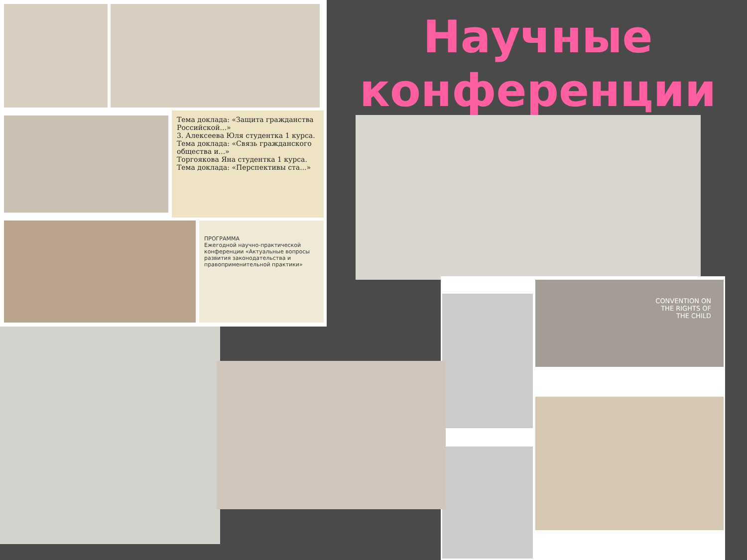Научные конференции
Тема доклада: «Защита гражданства Российской...»
3. Алексеева Юля студентка 1 курса.
Тема доклада: «Связь гражданского общества и...»
Торгоякова Яна студентка 1 курса.
Тема доклада: «Перспективы ста...»
ПРОГРАММА
Ежегодной научно-практической конференции «Актуальные вопросы развития законодательства и правоприменительной практики»
CONVENTION ON
THE RIGHTS OF
THE CHILD